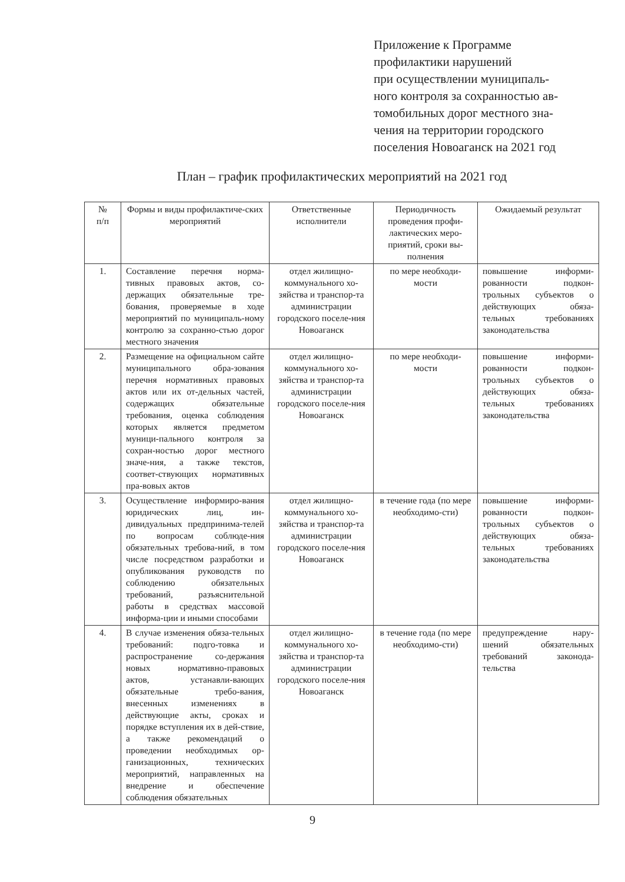Приложение к Программе
профилактики нарушений
при осуществлении муниципаль-
ного контроля за сохранностью ав-
томобильных дорог местного зна-
чения на территории городского
поселения Новоаганск на 2021 год
План – график профилактических мероприятий на 2021 год
| № п/п | Формы и виды профилактиче-ских мероприятий | Ответственные исполнители | Периодичность проведения профи-лактических меро-приятий, сроки вы-полнения | Ожидаемый результат |
| --- | --- | --- | --- | --- |
| 1. | Составление перечня норма-тивных правовых актов, со-держащих обязательные тре-бования, проверяемые в ходе мероприятий по муниципаль-ному контролю за сохранно-стью дорог местного значения | отдел жилищно-коммунального хо-зяйства и транспор-та администрации городского поселе-ния Новоаганск | по мере необходи-мости | повышение информи-рованности подкон-трольных субъектов о действующих обяза-тельных требованиях законодательства |
| 2. | Размещение на официальном сайте муниципального обра-зования перечня нормативных правовых актов или их от-дельных частей, содержащих обязательные требования, оценка соблюдения которых является предметом муници-пального контроля за сохран-ностью дорог местного значе-ния, а также текстов, соответ-ствующих нормативных пра-вовых актов | отдел жилищно-коммунального хо-зяйства и транспор-та администрации городского поселе-ния Новоаганск | по мере необходи-мости | повышение информи-рованности подкон-трольных субъектов о действующих обяза-тельных требованиях законодательства |
| 3. | Осуществление информиро-вания юридических лиц, ин-дивидуальных предпринима-телей по вопросам соблюде-ния обязательных требова-ний, в том числе посредством разработки и опубликования руководств по соблюдению обязательных требований, разъяснительной работы в средствах массовой информа-ции и иными способами | отдел жилищно-коммунального хо-зяйства и транспор-та администрации городского поселе-ния Новоаганск | в течение года (по мере необходимо-сти) | повышение информи-рованности подкон-трольных субъектов о действующих обяза-тельных требованиях законодательства |
| 4. | В случае изменения обяза-тельных требований: подго-товка и распространение со-держания новых нормативно-правовых актов, устанавли-вающих обязательные требо-вания, внесенных изменениях в действующие акты, сроках и порядке вступления их в дей-ствие, а также рекомендаций о проведении необходимых ор-ганизационных, технических мероприятий, направленных на внедрение и обеспечение соблюдения обязательных | отдел жилищно-коммунального хо-зяйства и транспор-та администрации городского поселе-ния Новоаганск | в течение года (по мере необходимо-сти) | предупреждение нару-шений обязательных требований законода-тельства |
9